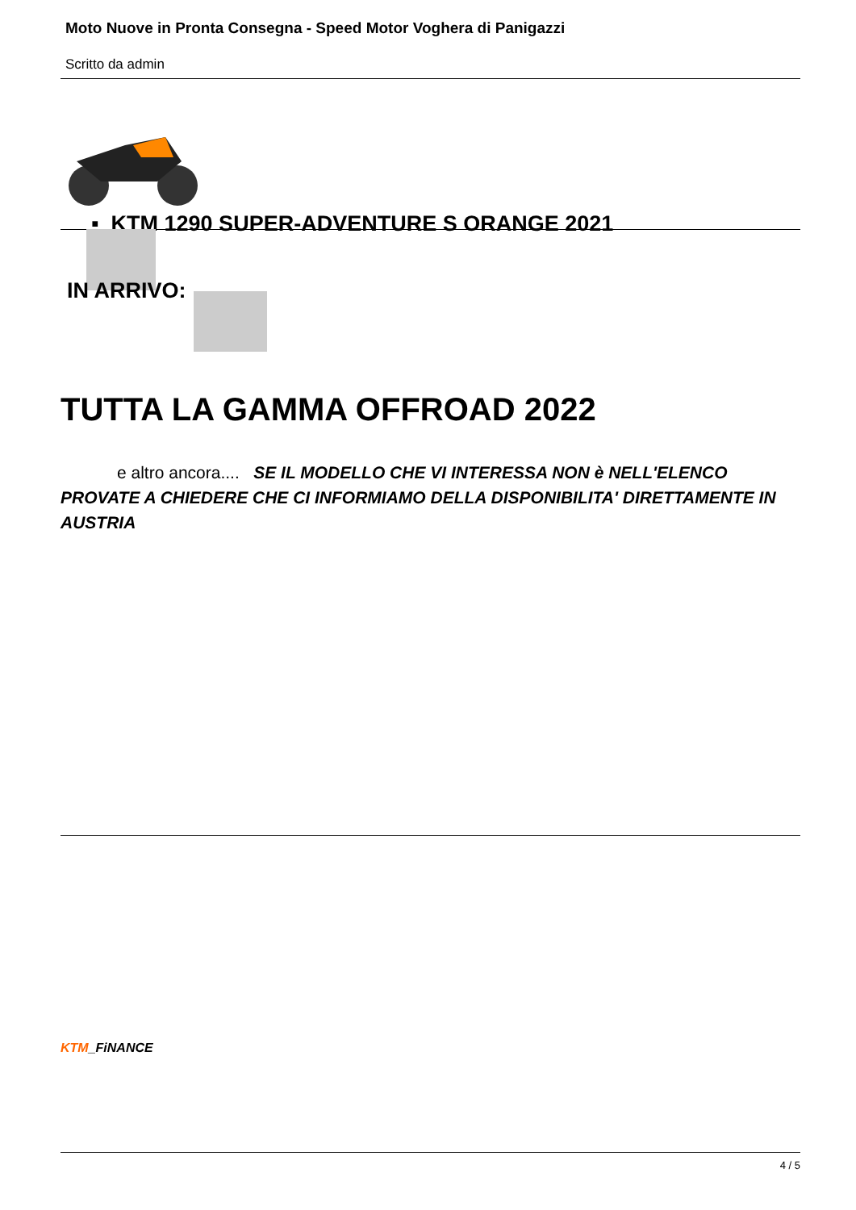Moto Nuove in Pronta Consegna - Speed Motor Voghera di Panigazzi
Scritto da admin
▪ KTM 1290 SUPER-ADVENTURE S ORANGE 2021
IN ARRIVO:
TUTTA LA GAMMA OFFROAD 2022
e altro ancora.... SE IL MODELLO CHE VI INTERESSA NON è NELL'ELENCO PROVATE A CHIEDERE CHE CI INFORMIAMO DELLA DISPONIBILITA' DIRETTAMENTE IN AUSTRIA
KTM_FiNANCE
4 / 5